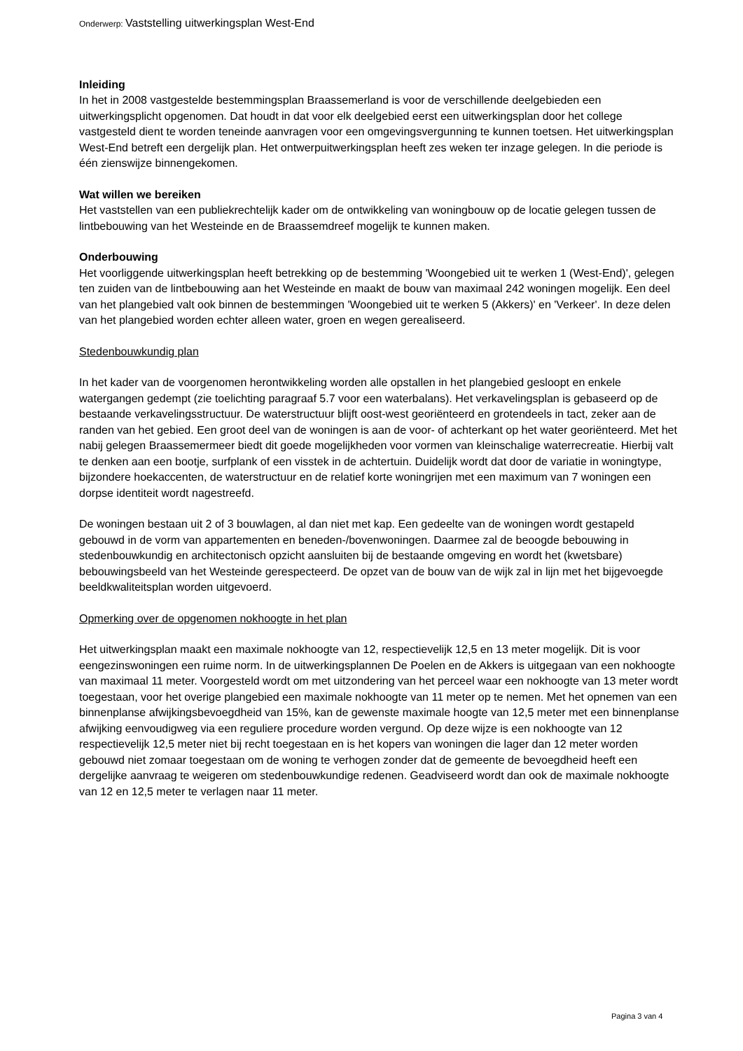Onderwerp: Vaststelling uitwerkingsplan West-End
Inleiding
In het in 2008 vastgestelde bestemmingsplan Braassemerland is voor de verschillende deelgebieden een uitwerkingsplicht opgenomen. Dat houdt in dat voor elk deelgebied eerst een uitwerkingsplan door het college vastgesteld dient te worden teneinde aanvragen voor een omgevingsvergunning te kunnen toetsen. Het uitwerkingsplan West-End betreft een dergelijk plan. Het ontwerpuitwerkingsplan heeft zes weken ter inzage gelegen. In die periode is één zienswijze binnengekomen.
Wat willen we bereiken
Het vaststellen van een publiekrechtelijk kader om de ontwikkeling van woningbouw op de locatie gelegen tussen de lintbebouwing van het Westeinde en de Braassemdreef mogelijk te kunnen maken.
Onderbouwing
Het voorliggende uitwerkingsplan heeft betrekking op de bestemming 'Woongebied uit te werken 1 (West-End)', gelegen ten zuiden van de lintbebouwing aan het Westeinde en maakt de bouw van maximaal 242 woningen mogelijk. Een deel van het plangebied valt ook binnen de bestemmingen 'Woongebied uit te werken 5 (Akkers)' en 'Verkeer'. In deze delen van het plangebied worden echter alleen water, groen en wegen gerealiseerd.
Stedenbouwkundig plan
In het kader van de voorgenomen herontwikkeling worden alle opstallen in het plangebied gesloopt en enkele watergangen gedempt (zie toelichting paragraaf 5.7 voor een waterbalans). Het verkavelingsplan is gebaseerd op de bestaande verkavelingsstructuur. De waterstructuur blijft oost-west georiënteerd en grotendeels in tact, zeker aan de randen van het gebied. Een groot deel van de woningen is aan de voor- of achterkant op het water georiënteerd. Met het nabij gelegen Braassemermeer biedt dit goede mogelijkheden voor vormen van kleinschalige waterrecreatie. Hierbij valt te denken aan een bootje, surfplank of een visstek in de achtertuin. Duidelijk wordt dat door de variatie in woningtype, bijzondere hoekaccenten, de waterstructuur en de relatief korte woningrijen met een maximum van 7 woningen een dorpse identiteit wordt nagestreefd.
De woningen bestaan uit 2 of 3 bouwlagen, al dan niet met kap. Een gedeelte van de woningen wordt gestapeld gebouwd in de vorm van appartementen en beneden-/bovenwoningen. Daarmee zal de beoogde bebouwing in stedenbouwkundig en architectonisch opzicht aansluiten bij de bestaande omgeving en wordt het (kwetsbare) bebouwingsbeeld van het Westeinde gerespecteerd. De opzet van de bouw van de wijk zal in lijn met het bijgevoegde beeldkwaliteitsplan worden uitgevoerd.
Opmerking over de opgenomen nokhoogte in het plan
Het uitwerkingsplan maakt een maximale nokhoogte van 12, respectievelijk 12,5 en 13 meter mogelijk. Dit is voor eengezinswoningen een ruime norm. In de uitwerkingsplannen De Poelen en de Akkers is uitgegaan van een nokhoogte van maximaal 11 meter. Voorgesteld wordt om met uitzondering van het perceel waar een nokhoogte van 13 meter wordt toegestaan, voor het overige plangebied een maximale nokhoogte van 11 meter op te nemen. Met het opnemen van een binnenplanse afwijkingsbevoegdheid van 15%, kan de gewenste maximale hoogte van 12,5 meter met een binnenplanse afwijking eenvoudigweg via een reguliere procedure worden vergund. Op deze wijze is een nokhoogte van 12 respectievelijk 12,5 meter niet bij recht toegestaan en is het kopers van woningen die lager dan 12 meter worden gebouwd niet zomaar toegestaan om de woning te verhogen zonder dat de gemeente de bevoegdheid heeft een dergelijke aanvraag te weigeren om stedenbouwkundige redenen. Geadviseerd wordt dan ook de maximale nokhoogte van 12 en 12,5 meter te verlagen naar 11 meter.
Pagina 3 van 4